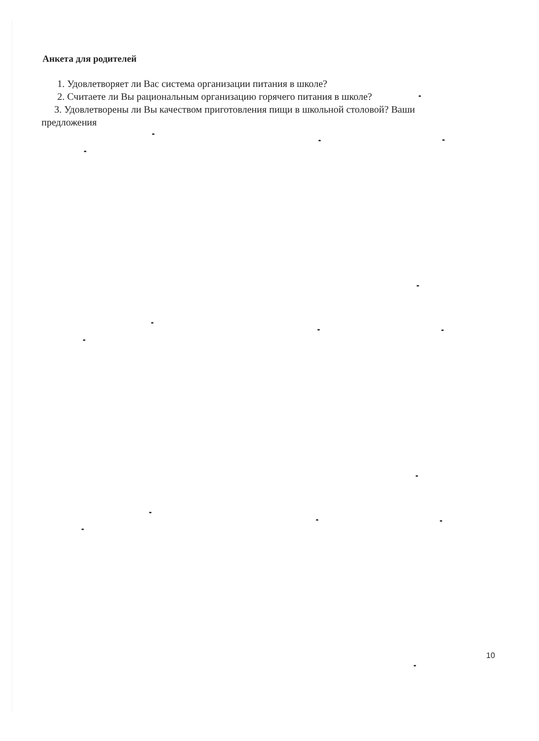Анкета для родителей
1. Удовлетворяет ли Вас система организации питания в школе?
2. Считаете ли Вы рациональным организацию горячего питания в школе?
3. Удовлетворены ли Вы качеством приготовления пищи в школьной столовой? Ваши
предложения
10